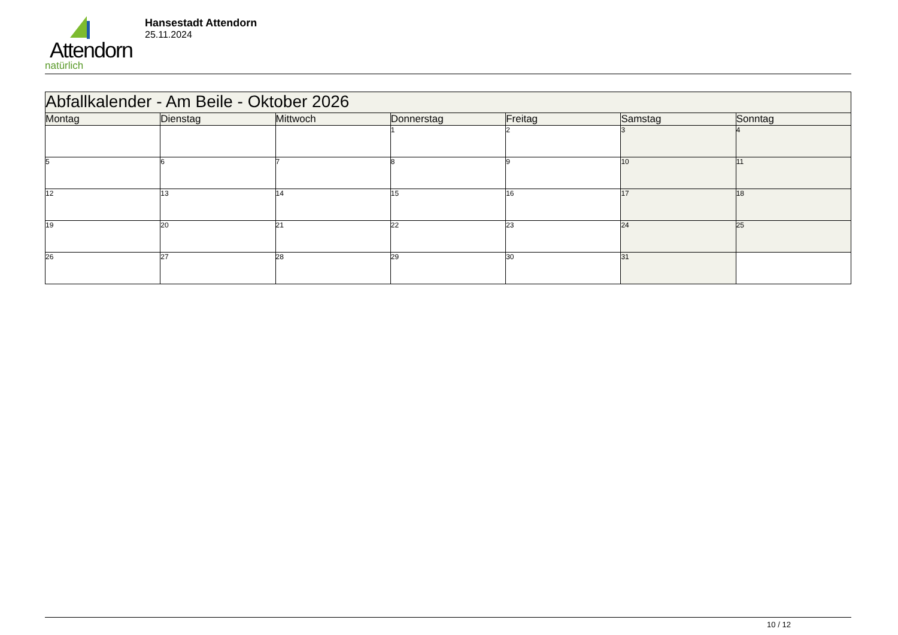Attendorn
natürlich
Hansestadt Attendorn
25.11.2024
| Abfallkalender - Am Beile - Oktober 2026 | | | | | | |
| Montag | Dienstag | Mittwoch | Donnerstag | Freitag | Samstag | Sonntag |
| | | | 1 | 2 | 3 | 4 |
| 5 | 6 | 7 | 8 | 9 | 10 | 11 |
| 12 | 13 | 14 | 15 | 16 | 17 | 18 |
| 19 | 20 | 21 | 22 | 23 | 24 | 25 |
| 26 | 27 | 28 | 29 | 30 | 31 | |
10 / 12